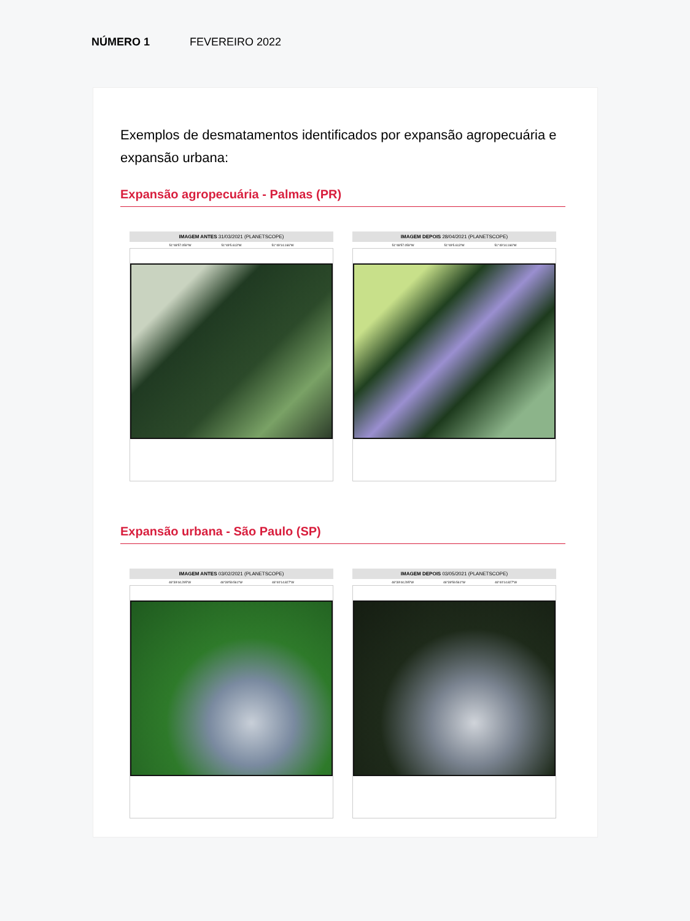NÚMERO 1 FEVEREIRO 2022
Exemplos de desmatamentos identificados por expansão agropecuária e expansão urbana:
Expansão agropecuária - Palmas (PR)
IMAGEM ANTES 31/03/2021 (PLANETSCOPE)
51°48'57.059"W 51°49'5.613"W 51°49'14.166"W
IMAGEM DEPOIS 28/04/2021 (PLANETSCOPE)
51°48'57.059"W 51°49'5.613"W 51°49'14.166"W
Expansão urbana - São Paulo (SP)
IMAGEM ANTES 03/02/2021 (PLANETSCOPE)
46°39'44.295"W 46°39'59.561"W 46°40'14.827"W
IMAGEM DEPOIS 03/05/2021 (PLANETSCOPE)
46°39'44.295"W 46°39'59.561"W 46°40'14.827"W